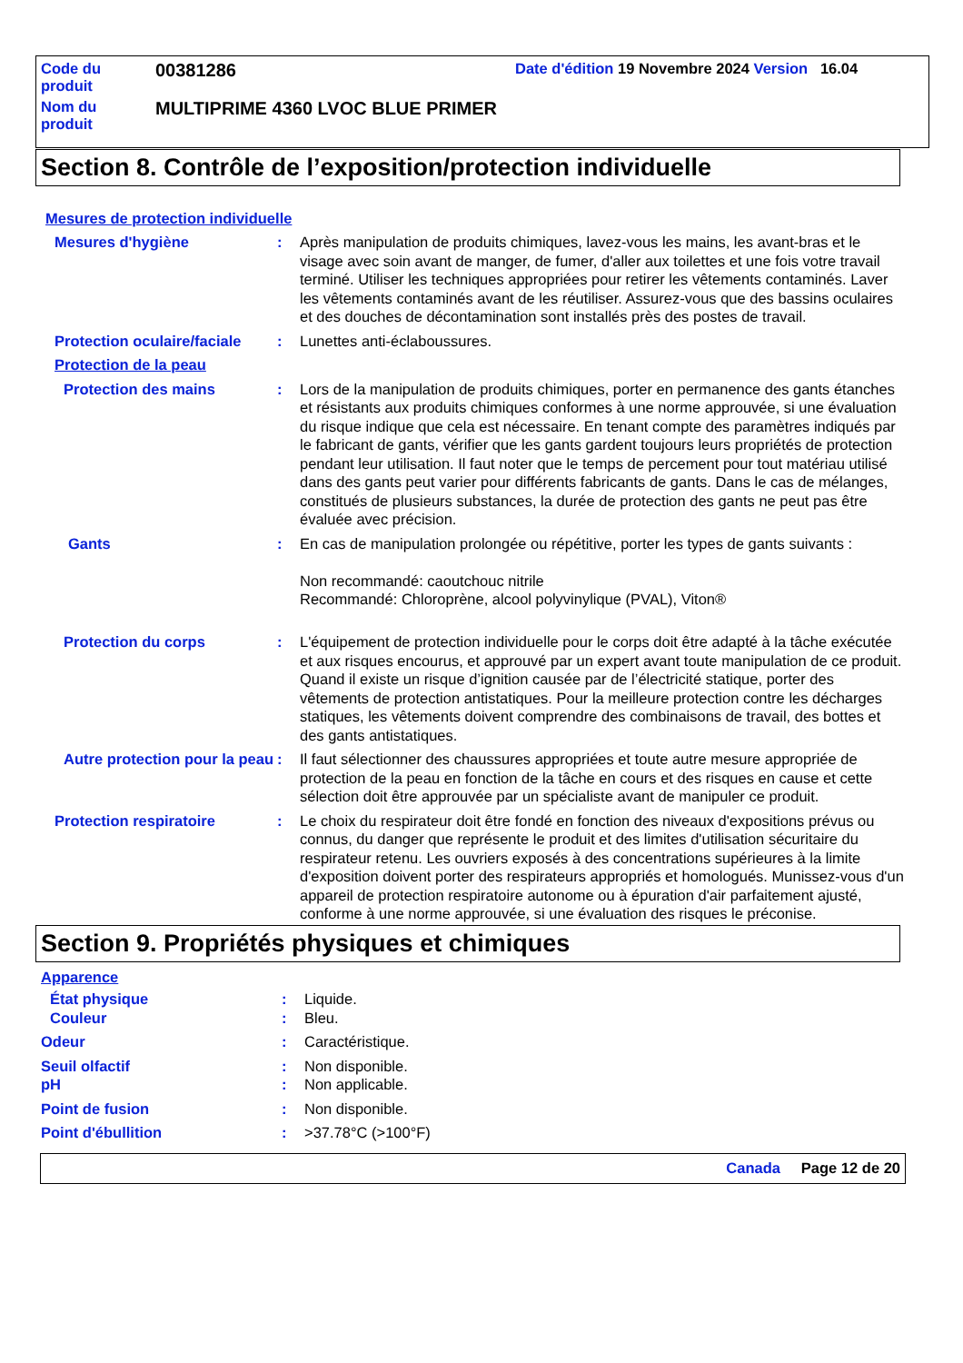Code du
produit
00381286
Date d'édition 19 Novembre 2024 Version 16.04
Nom du
produit
MULTIPRIME 4360 LVOC BLUE PRIMER
Section 8. Contrôle de l’exposition/protection individuelle
Mesures de protection individuelle
Mesures d'hygiène : Après manipulation de produits chimiques, lavez-vous les mains, les avant-bras et le visage avec soin avant de manger, de fumer, d'aller aux toilettes et une fois votre travail terminé. Utiliser les techniques appropriées pour retirer les vêtements contaminés. Laver les vêtements contaminés avant de les réutiliser. Assurez-vous que des bassins oculaires et des douches de décontamination sont installés près des postes de travail.
Protection oculaire/faciale
: Lunettes anti-éclaboussures.
Protection de la peau
Protection des mains : Lors de la manipulation de produits chimiques, porter en permanence des gants étanches et résistants aux produits chimiques conformes à une norme approuvée, si une évaluation du risque indique que cela est nécessaire. En tenant compte des paramètres indiqués par le fabricant de gants, vérifier que les gants gardent toujours leurs propriétés de protection pendant leur utilisation. Il faut noter que le temps de percement pour tout matériau utilisé dans des gants peut varier pour différents fabricants de gants. Dans le cas de mélanges, constitués de plusieurs substances, la durée de protection des gants ne peut pas être évaluée avec précision.
Gants : En cas de manipulation prolongée ou répétitive, porter les types de gants suivants :
Non recommandé: caoutchouc nitrile
Recommandé: Chloroprène, alcool polyvinylique (PVAL), Viton®
Protection du corps : L'équipement de protection individuelle pour le corps doit être adapté à la tâche exécutée et aux risques encourus, et approuvé par un expert avant toute manipulation de ce produit. Quand il existe un risque d’ignition causée par de l’électricité statique, porter des vêtements de protection antistatiques. Pour la meilleure protection contre les décharges statiques, les vêtements doivent comprendre des combinaisons de travail, des bottes et des gants antistatiques.
Autre protection pour la peau
: Il faut sélectionner des chaussures appropriées et toute autre mesure appropriée de protection de la peau en fonction de la tâche en cours et des risques en cause et cette sélection doit être approuvée par un spécialiste avant de manipuler ce produit.
Protection respiratoire : Le choix du respirateur doit être fondé en fonction des niveaux d'expositions prévus ou connus, du danger que représente le produit et des limites d'utilisation sécuritaire du respirateur retenu. Les ouvriers exposés à des concentrations supérieures à la limite d'exposition doivent porter des respirateurs appropriés et homologués. Munissez-vous d'un appareil de protection respiratoire autonome ou à épuration d'air parfaitement ajusté, conforme à une norme approuvée, si une évaluation des risques le préconise.
Section 9. Propriétés physiques et chimiques
Apparence
État physique : Liquide.
Couleur : Bleu.
Odeur : Caractéristique.
Seuil olfactif : Non disponible.
pH : Non applicable.
Point de fusion : Non disponible.
Point d'ébullition : >37.78°C (>100°F)
Canada Page 12 de 20